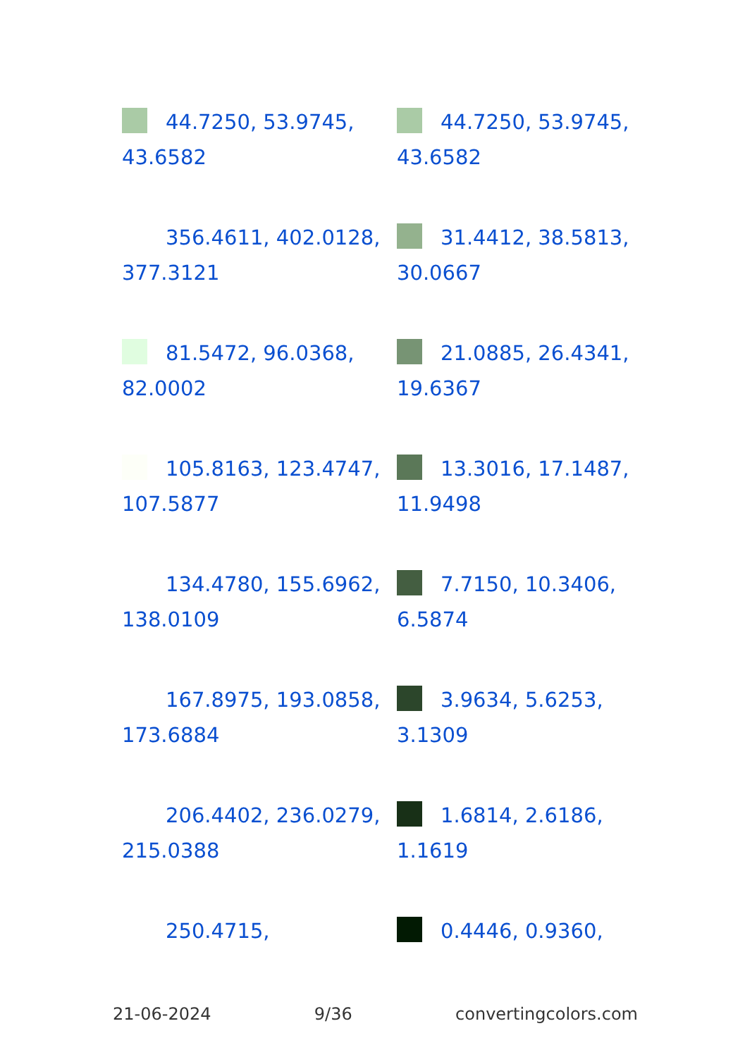44.7250, 53.9745, 43.6582
44.7250, 53.9745, 43.6582
356.4611, 402.0128, 377.3121
31.4412, 38.5813, 30.0667
81.5472, 96.0368, 82.0002
21.0885, 26.4341, 19.6367
105.8163, 123.4747, 107.5877
13.3016, 17.1487, 11.9498
134.4780, 155.6962, 138.0109
7.7150, 10.3406, 6.5874
167.8975, 193.0858, 173.6884
3.9634, 5.6253, 3.1309
206.4402, 236.0279, 215.0388
1.6814, 2.6186, 1.1619
250.4715,
0.4446, 0.9360,
21-06-2024 9/36 convertingcolors.com